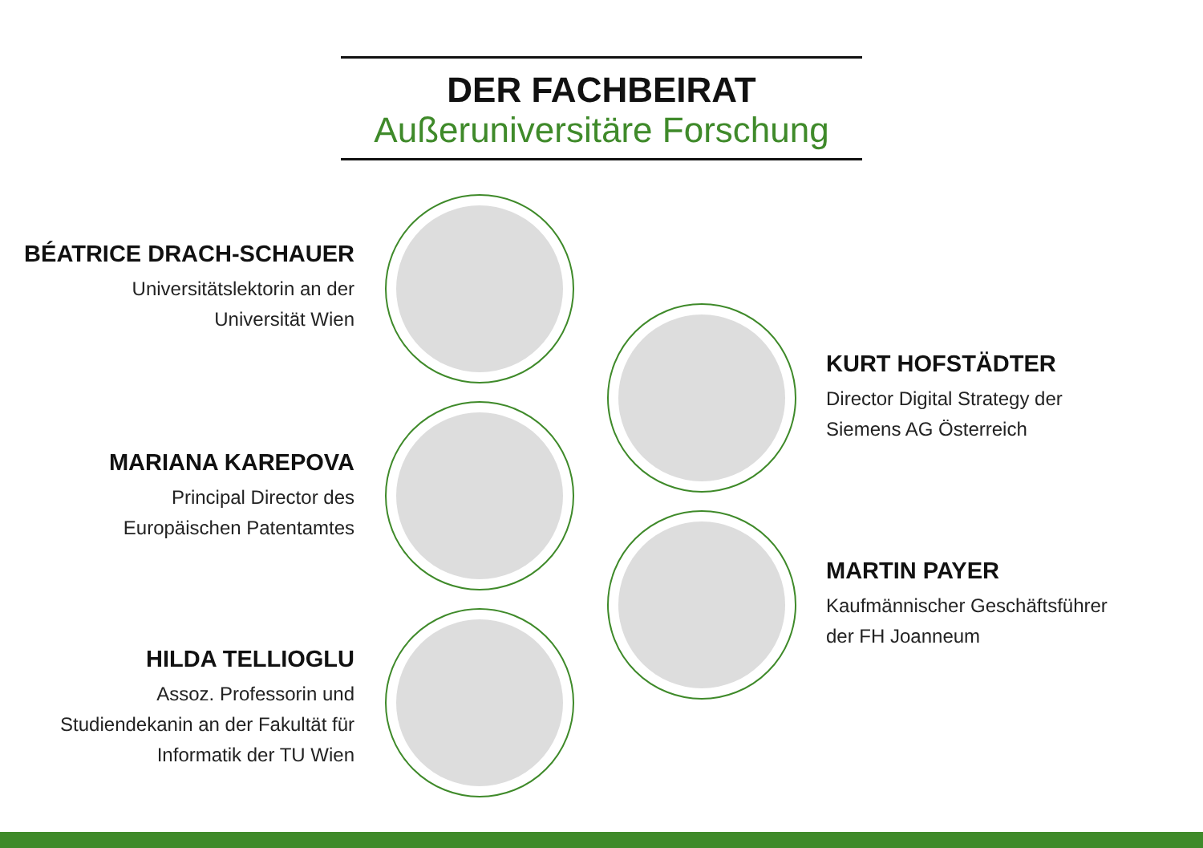DER FACHBEIRAT
Außeruniversitäre Forschung
BÉATRICE DRACH-SCHAUER
Universitätslektorin an der
Universität Wien
KURT HOFSTÄDTER
Director Digital Strategy der
Siemens AG Österreich
MARIANA KAREPOVA
Principal Director des
Europäischen Patentamtes
MARTIN PAYER
Kaufmännischer Geschäftsführer
der FH Joanneum
HILDA TELLIOGLU
Assoz. Professorin und
Studiendekanin an der Fakultät für
Informatik der TU Wien